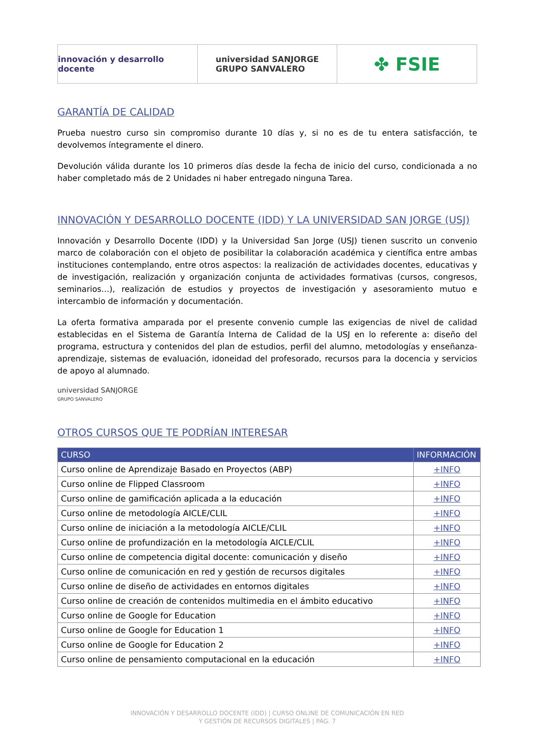innovación y desarrollo docente
universidad SANJORGE
GRUPO SANVALERO
✤ FSIE
GARANTÍA DE CALIDAD
Prueba nuestro curso sin compromiso durante 10 días y, si no es de tu entera satisfacción, te devolvemos íntegramente el dinero.
Devolución válida durante los 10 primeros días desde la fecha de inicio del curso, condicionada a no haber completado más de 2 Unidades ni haber entregado ninguna Tarea.
INNOVACIÓN Y DESARROLLO DOCENTE (IDD) Y LA UNIVERSIDAD SAN JORGE (USJ)
Innovación y Desarrollo Docente (IDD) y la Universidad San Jorge (USJ) tienen suscrito un convenio marco de colaboración con el objeto de posibilitar la colaboración académica y científica entre ambas instituciones contemplando, entre otros aspectos: la realización de actividades docentes, educativas y de investigación, realización y organización conjunta de actividades formativas (cursos, congresos, seminarios…), realización de estudios y proyectos de investigación y asesoramiento mutuo e intercambio de información y documentación.
La oferta formativa amparada por el presente convenio cumple las exigencias de nivel de calidad establecidas en el Sistema de Garantía Interna de Calidad de la USJ en lo referente a: diseño del programa, estructura y contenidos del plan de estudios, perfil del alumno, metodologías y enseñanza-aprendizaje, sistemas de evaluación, idoneidad del profesorado, recursos para la docencia y servicios de apoyo al alumnado.
universidad SANJORGE
GRUPO SANVALERO
OTROS CURSOS QUE TE PODRÍAN INTERESAR
| CURSO | INFORMACIÓN |
| --- | --- |
| Curso online de Aprendizaje Basado en Proyectos (ABP) | +INFO |
| Curso online de Flipped Classroom | +INFO |
| Curso online de gamificación aplicada a la educación | +INFO |
| Curso online de metodología AICLE/CLIL | +INFO |
| Curso online de iniciación a la metodología AICLE/CLIL | +INFO |
| Curso online de profundización en la metodología AICLE/CLIL | +INFO |
| Curso online de competencia digital docente: comunicación y diseño | +INFO |
| Curso online de comunicación en red y gestión de recursos digitales | +INFO |
| Curso online de diseño de actividades en entornos digitales | +INFO |
| Curso online de creación de contenidos multimedia en el ámbito educativo | +INFO |
| Curso online de Google for Education | +INFO |
| Curso online de Google for Education 1 | +INFO |
| Curso online de Google for Education 2 | +INFO |
| Curso online de pensamiento computacional en la educación | +INFO |
INNOVACIÓN Y DESARROLLO DOCENTE (IDD) | CURSO ONLINE DE COMUNICACIÓN EN RED
Y GESTIÓN DE RECURSOS DIGITALES | PÁG. 7